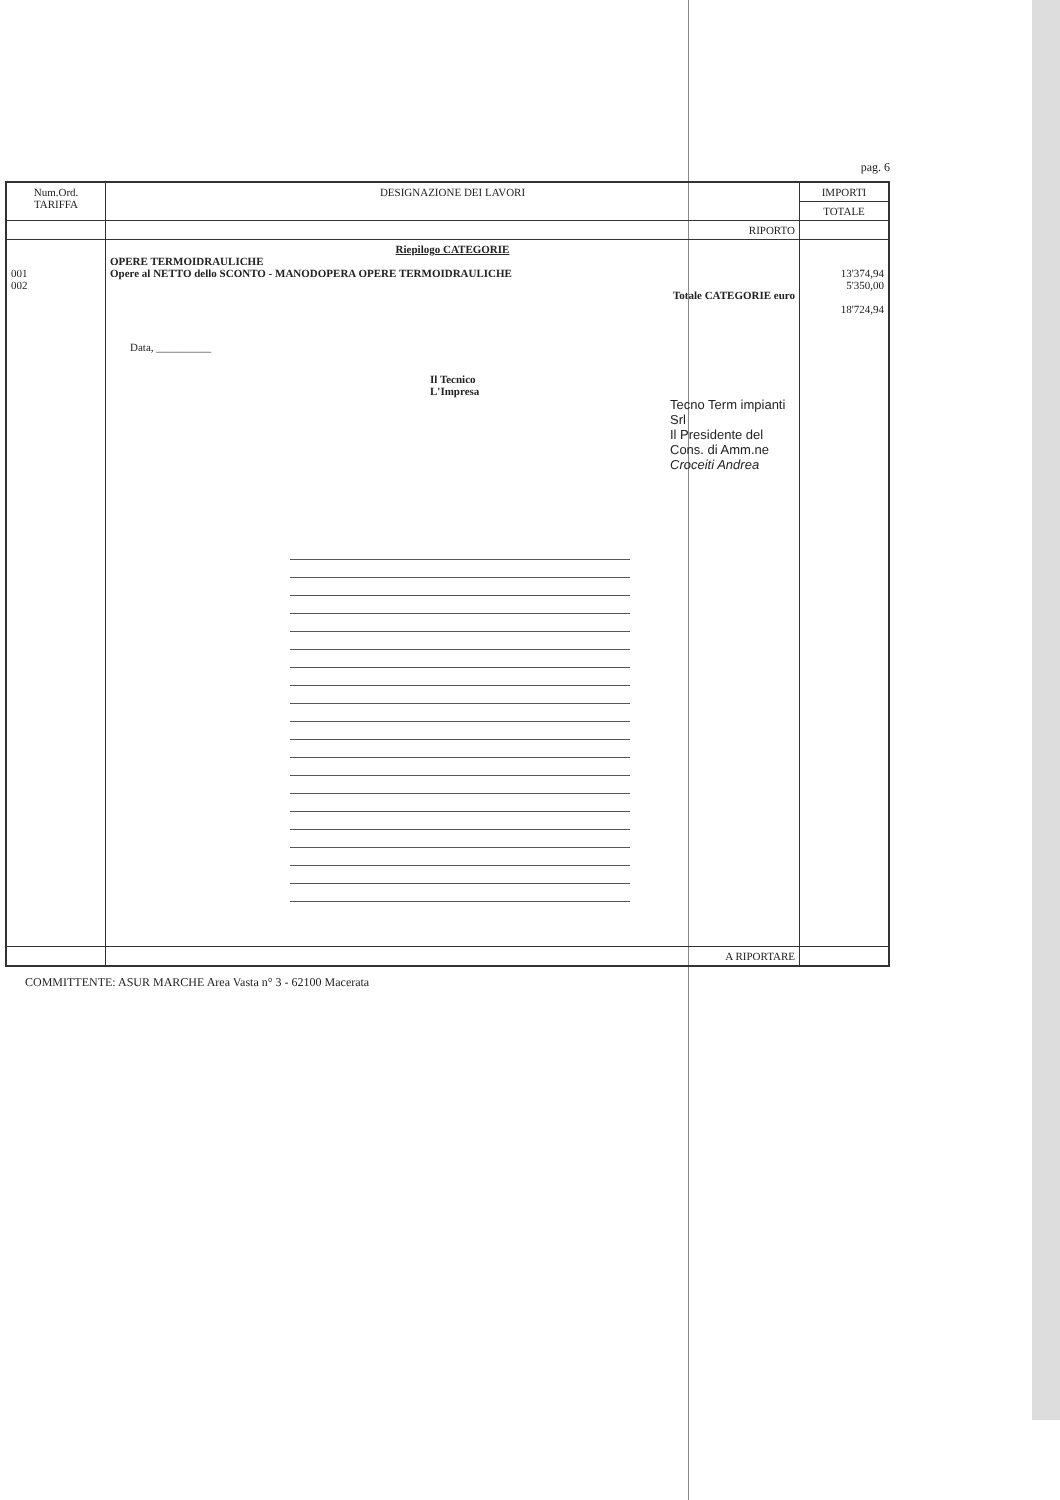pag. 6
| Num.Ord. TARIFFA | DESIGNAZIONE DEI LAVORI | IMPORTI |
| --- | --- | --- |
| | | TOTALE |
| | RIPORTO | |
| 001 002 | Riepilogo CATEGORIE OPERE TERMOIDRAULICHE Opere al NETTO dello SCONTO - MANODOPERA OPERE TERMOIDRAULICHE Totale CATEGORIE euro Data, __________ Il Tecnico L'Impresa Tecno Term impianti Srl Il Presidente del Cons. di Amm.ne Croceiti Andrea | 13'374,94 5'350,00 18'724,94 |
| | A RIPORTARE | |
COMMITTENTE: ASUR MARCHE Area Vasta n° 3 - 62100 Macerata